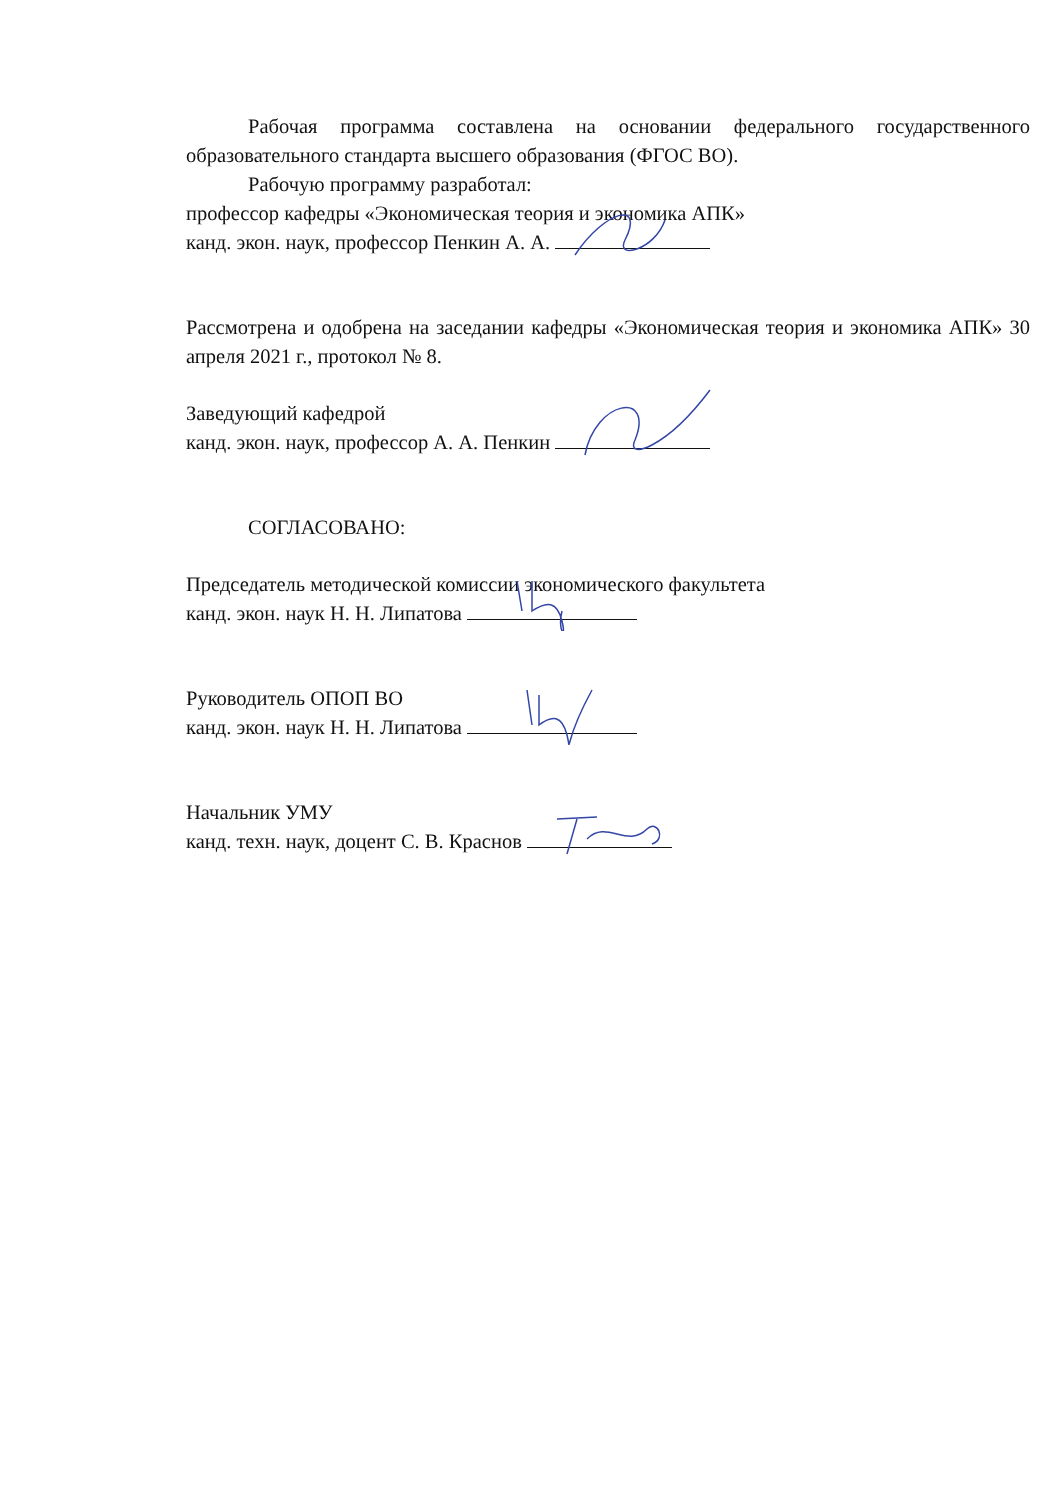Рабочая программа составлена на основании федерального государственного образовательного стандарта высшего образования (ФГОС ВО).
Рабочую программу разработал:
профессор кафедры «Экономическая теория и экономика АПК»
канд. экон. наук, профессор Пенкин А. А.
Рассмотрена и одобрена на заседании кафедры «Экономическая теория и экономика АПК» 30 апреля 2021 г., протокол № 8.
Заведующий кафедрой
канд. экон. наук, профессор А. А. Пенкин
СОГЛАСОВАНО:
Председатель методической комиссии экономического факультета
канд. экон. наук Н. Н. Липатова
Руководитель ОПОП ВО
канд. экон. наук Н. Н. Липатова
Начальник УМУ
канд. техн. наук, доцент С. В. Краснов